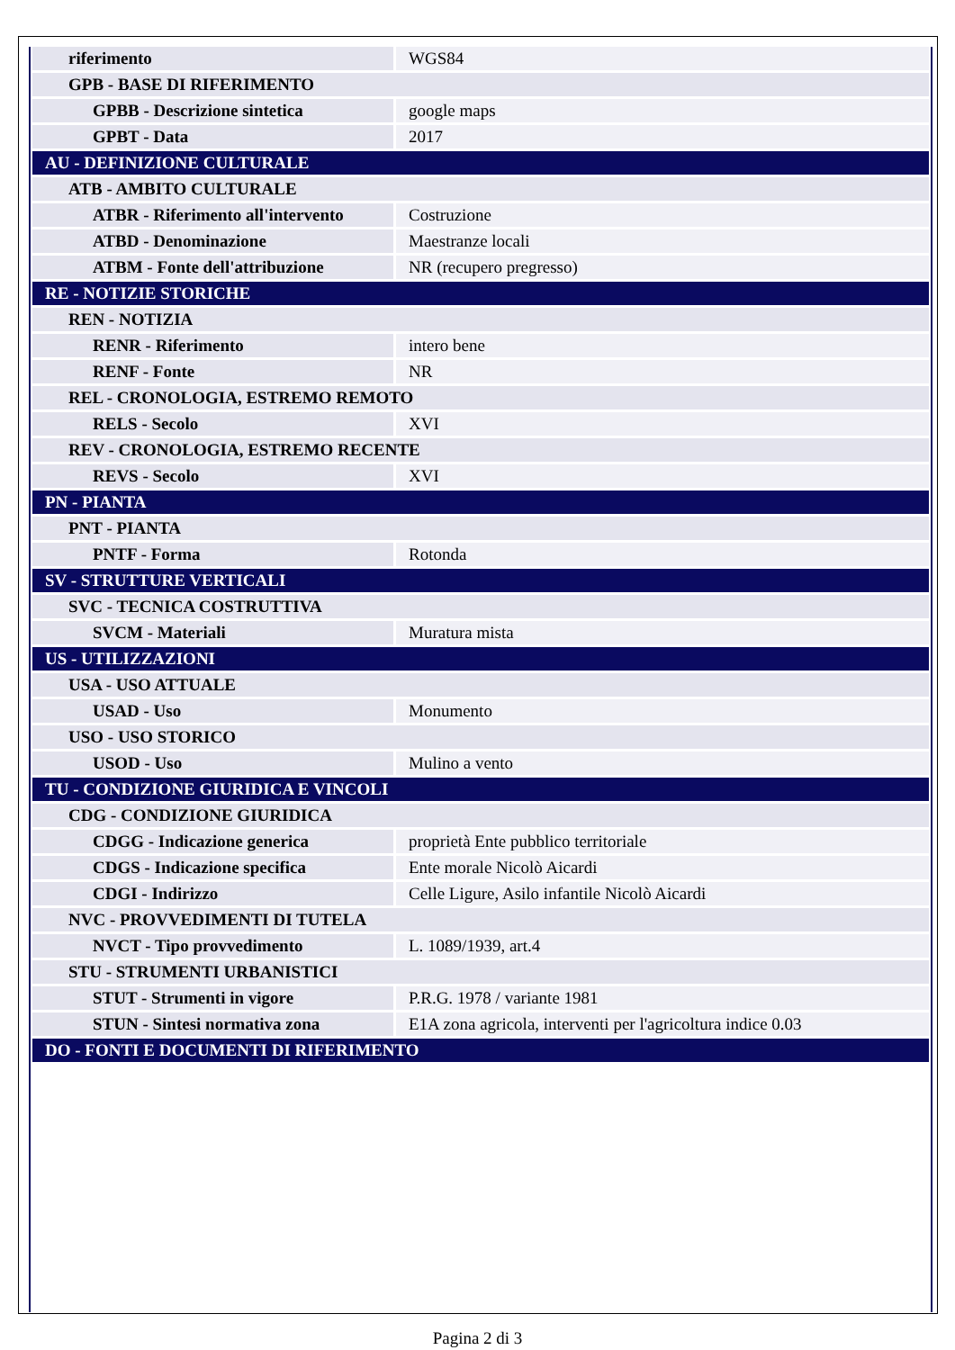| riferimento | WGS84 |
| GPB - BASE DI RIFERIMENTO | |
| GPBB - Descrizione sintetica | google maps |
| GPBT - Data | 2017 |
| AU - DEFINIZIONE CULTURALE | |
| ATB - AMBITO CULTURALE | |
| ATBR - Riferimento all'intervento | Costruzione |
| ATBD - Denominazione | Maestranze locali |
| ATBM - Fonte dell'attribuzione | NR (recupero pregresso) |
| RE - NOTIZIE STORICHE | |
| REN - NOTIZIA | |
| RENR - Riferimento | intero bene |
| RENF - Fonte | NR |
| REL - CRONOLOGIA, ESTREMO REMOTO | |
| RELS - Secolo | XVI |
| REV - CRONOLOGIA, ESTREMO RECENTE | |
| REVS - Secolo | XVI |
| PN - PIANTA | |
| PNT - PIANTA | |
| PNTF - Forma | Rotonda |
| SV - STRUTTURE VERTICALI | |
| SVC - TECNICA COSTRUTTIVA | |
| SVCM - Materiali | Muratura mista |
| US - UTILIZZAZIONI | |
| USA - USO ATTUALE | |
| USAD - Uso | Monumento |
| USO - USO STORICO | |
| USOD - Uso | Mulino a vento |
| TU - CONDIZIONE GIURIDICA E VINCOLI | |
| CDG - CONDIZIONE GIURIDICA | |
| CDGG - Indicazione generica | proprietà Ente pubblico territoriale |
| CDGS - Indicazione specifica | Ente morale Nicolò Aicardi |
| CDGI - Indirizzo | Celle Ligure, Asilo infantile Nicolò Aicardi |
| NVC - PROVVEDIMENTI DI TUTELA | |
| NVCT - Tipo provvedimento | L. 1089/1939, art.4 |
| STU - STRUMENTI URBANISTICI | |
| STUT - Strumenti in vigore | P.R.G. 1978 / variante 1981 |
| STUN - Sintesi normativa zona | E1A zona agricola, interventi per l'agricoltura indice 0.03 |
| DO - FONTI E DOCUMENTI DI RIFERIMENTO | |
Pagina 2 di 3